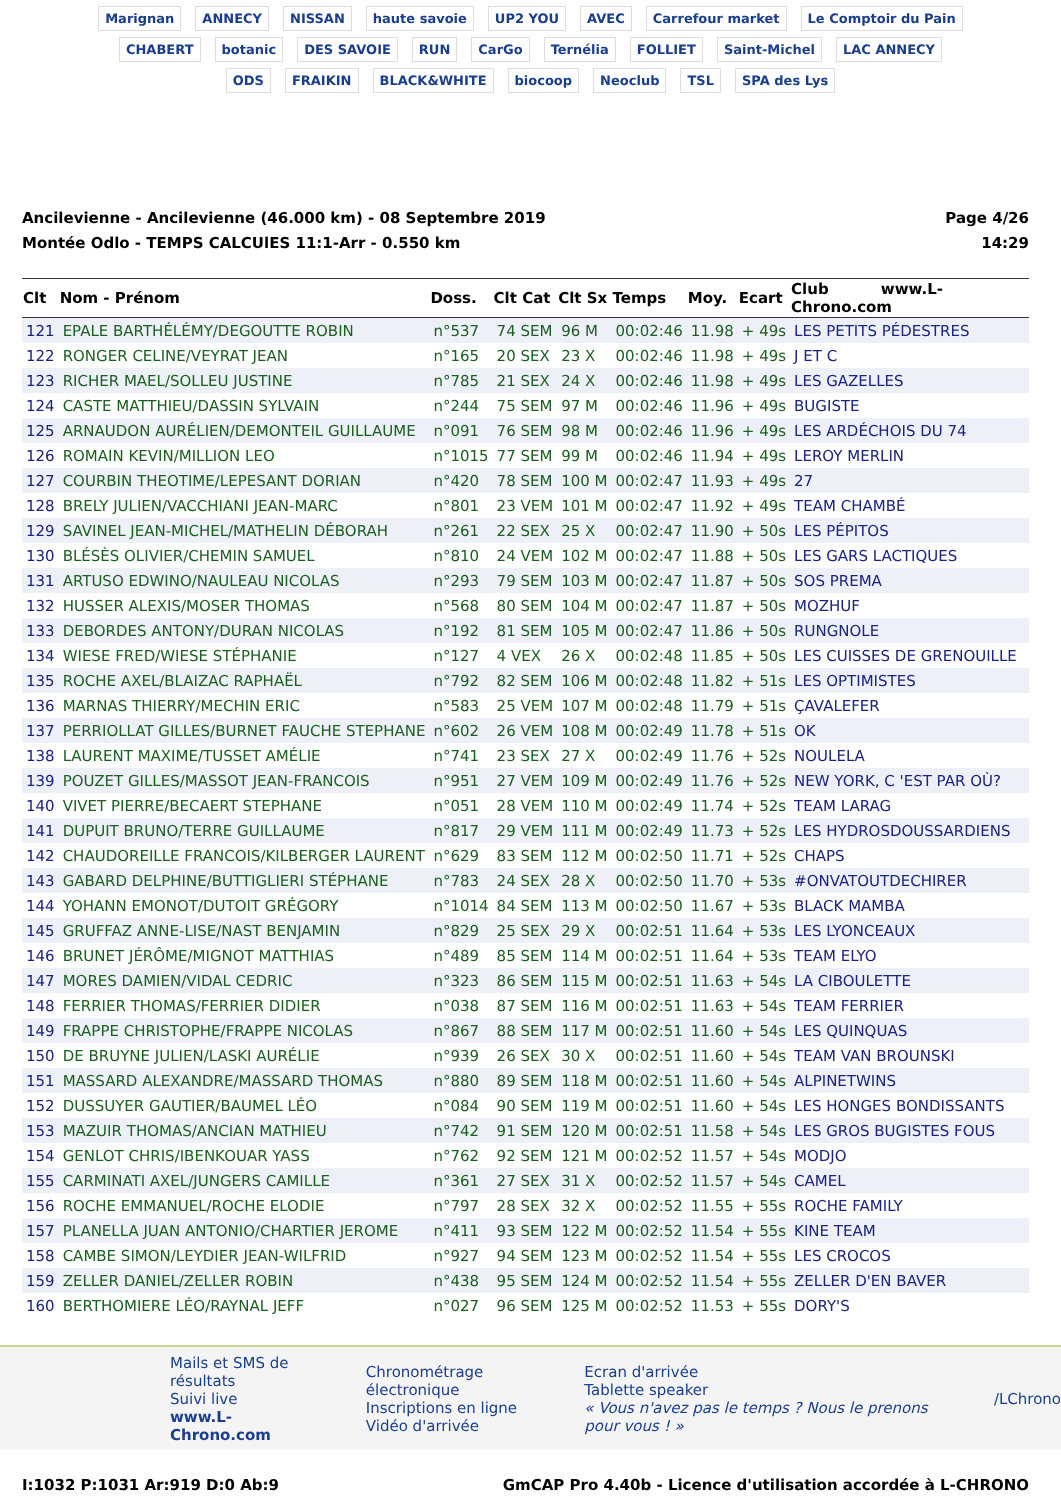Marignan ANNECY NISSAN haute savoie UP2 YOU AVEC Carrefour market Le Comptoir du Pain CHABERT botanic DES SAVOIE RUN CarGo Ternélia FOLLIET Saint-Michel LAC ANNECY ODS FRAIKIN BLACK&WHITE biocoop Neoclub TSL SPA des Lys
Ancilevienne - Ancilevienne (46.000 km) - 08 Septembre 2019
Montée Odlo - TEMPS CALCUlES 11:1-Arr - 0.550 km
Page 4/26
14:29
| Clt | Nom - Prénom | Doss. | Clt Cat | Clt Sx | Temps | Moy. | Ecart | Club www.L-Chrono.com |
| --- | --- | --- | --- | --- | --- | --- | --- | --- |
| 121 | EPALE BARTHÉLÉMY/DEGOUTTE ROBIN | n°537 | 74 SEM | 96 M | 00:02:46 | 11.98 | + 49s | LES PETITS PÉDESTRES |
| 122 | RONGER CELINE/VEYRAT JEAN | n°165 | 20 SEX | 23 X | 00:02:46 | 11.98 | + 49s | J ET C |
| 123 | RICHER MAEL/SOLLEU JUSTINE | n°785 | 21 SEX | 24 X | 00:02:46 | 11.98 | + 49s | LES GAZELLES |
| 124 | CASTE MATTHIEU/DASSIN SYLVAIN | n°244 | 75 SEM | 97 M | 00:02:46 | 11.96 | + 49s | BUGISTE |
| 125 | ARNAUDON AURÉLIEN/DEMONTEIL GUILLAUME | n°091 | 76 SEM | 98 M | 00:02:46 | 11.96 | + 49s | LES ARDÉCHOIS DU 74 |
| 126 | ROMAIN KEVIN/MILLION LEO | n°1015 | 77 SEM | 99 M | 00:02:46 | 11.94 | + 49s | LEROY MERLIN |
| 127 | COURBIN THEOTIME/LEPESANT DORIAN | n°420 | 78 SEM | 100 M | 00:02:47 | 11.93 | + 49s | 27 |
| 128 | BRELY JULIEN/VACCHIANI JEAN-MARC | n°801 | 23 VEM | 101 M | 00:02:47 | 11.92 | + 49s | TEAM CHAMBÉ |
| 129 | SAVINEL JEAN-MICHEL/MATHELIN DÉBORAH | n°261 | 22 SEX | 25 X | 00:02:47 | 11.90 | + 50s | LES PÉPITOS |
| 130 | BLÉSÈS OLIVIER/CHEMIN SAMUEL | n°810 | 24 VEM | 102 M | 00:02:47 | 11.88 | + 50s | LES GARS LACTIQUES |
| 131 | ARTUSO EDWINO/NAULEAU NICOLAS | n°293 | 79 SEM | 103 M | 00:02:47 | 11.87 | + 50s | SOS PREMA |
| 132 | HUSSER ALEXIS/MOSER THOMAS | n°568 | 80 SEM | 104 M | 00:02:47 | 11.87 | + 50s | MOZHUF |
| 133 | DEBORDES ANTONY/DURAN NICOLAS | n°192 | 81 SEM | 105 M | 00:02:47 | 11.86 | + 50s | RUNGNOLE |
| 134 | WIESE FRED/WIESE STÉPHANIE | n°127 | 4 VEX | 26 X | 00:02:48 | 11.85 | + 50s | LES CUISSES DE GRENOUILLE |
| 135 | ROCHE AXEL/BLAIZAC RAPHAËL | n°792 | 82 SEM | 106 M | 00:02:48 | 11.82 | + 51s | LES OPTIMISTES |
| 136 | MARNAS THIERRY/MECHIN ERIC | n°583 | 25 VEM | 107 M | 00:02:48 | 11.79 | + 51s | ÇAVALEFER |
| 137 | PERRIOLLAT GILLES/BURNET FAUCHE STEPHANE | n°602 | 26 VEM | 108 M | 00:02:49 | 11.78 | + 51s | OK |
| 138 | LAURENT MAXIME/TUSSET AMÉLIE | n°741 | 23 SEX | 27 X | 00:02:49 | 11.76 | + 52s | NOULELA |
| 139 | POUZET GILLES/MASSOT JEAN-FRANCOIS | n°951 | 27 VEM | 109 M | 00:02:49 | 11.76 | + 52s | NEW YORK, C 'EST PAR OÙ? |
| 140 | VIVET PIERRE/BECAERT STEPHANE | n°051 | 28 VEM | 110 M | 00:02:49 | 11.74 | + 52s | TEAM LARAG |
| 141 | DUPUIT BRUNO/TERRE GUILLAUME | n°817 | 29 VEM | 111 M | 00:02:49 | 11.73 | + 52s | LES HYDROSDOUSSARDIENS |
| 142 | CHAUDOREILLE FRANCOIS/KILBERGER LAURENT | n°629 | 83 SEM | 112 M | 00:02:50 | 11.71 | + 52s | CHAPS |
| 143 | GABARD DELPHINE/BUTTIGLIERI STÉPHANE | n°783 | 24 SEX | 28 X | 00:02:50 | 11.70 | + 53s | #ONVATOUTDECHIRER |
| 144 | YOHANN EMONOT/DUTOIT GRÉGORY | n°1014 | 84 SEM | 113 M | 00:02:50 | 11.67 | + 53s | BLACK MAMBA |
| 145 | GRUFFAZ ANNE-LISE/NAST BENJAMIN | n°829 | 25 SEX | 29 X | 00:02:51 | 11.64 | + 53s | LES LYONCEAUX |
| 146 | BRUNET JÉRÔME/MIGNOT MATTHIAS | n°489 | 85 SEM | 114 M | 00:02:51 | 11.64 | + 53s | TEAM ELYO |
| 147 | MORES DAMIEN/VIDAL CEDRIC | n°323 | 86 SEM | 115 M | 00:02:51 | 11.63 | + 54s | LA CIBOULETTE |
| 148 | FERRIER THOMAS/FERRIER DIDIER | n°038 | 87 SEM | 116 M | 00:02:51 | 11.63 | + 54s | TEAM FERRIER |
| 149 | FRAPPE CHRISTOPHE/FRAPPE NICOLAS | n°867 | 88 SEM | 117 M | 00:02:51 | 11.60 | + 54s | LES QUINQUAS |
| 150 | DE BRUYNE JULIEN/LASKI AURÉLIE | n°939 | 26 SEX | 30 X | 00:02:51 | 11.60 | + 54s | TEAM VAN BROUNSKI |
| 151 | MASSARD ALEXANDRE/MASSARD THOMAS | n°880 | 89 SEM | 118 M | 00:02:51 | 11.60 | + 54s | ALPINETWINS |
| 152 | DUSSUYER GAUTIER/BAUMEL LÉO | n°084 | 90 SEM | 119 M | 00:02:51 | 11.60 | + 54s | LES HONGES BONDISSANTS |
| 153 | MAZUIR THOMAS/ANCIAN MATHIEU | n°742 | 91 SEM | 120 M | 00:02:51 | 11.58 | + 54s | LES GROS BUGISTES FOUS |
| 154 | GENLOT CHRIS/IBENKOUAR YASS | n°762 | 92 SEM | 121 M | 00:02:52 | 11.57 | + 54s | MODJO |
| 155 | CARMINATI AXEL/JUNGERS CAMILLE | n°361 | 27 SEX | 31 X | 00:02:52 | 11.57 | + 54s | CAMEL |
| 156 | ROCHE EMMANUEL/ROCHE ELODIE | n°797 | 28 SEX | 32 X | 00:02:52 | 11.55 | + 55s | ROCHE FAMILY |
| 157 | PLANELLA JUAN ANTONIO/CHARTIER JEROME | n°411 | 93 SEM | 122 M | 00:02:52 | 11.54 | + 55s | KINE TEAM |
| 158 | CAMBE SIMON/LEYDIER JEAN-WILFRID | n°927 | 94 SEM | 123 M | 00:02:52 | 11.54 | + 55s | LES CROCOS |
| 159 | ZELLER DANIEL/ZELLER ROBIN | n°438 | 95 SEM | 124 M | 00:02:52 | 11.54 | + 55s | ZELLER D'EN BAVER |
| 160 | BERTHOMIERE LÉO/RAYNAL JEFF | n°027 | 96 SEM | 125 M | 00:02:52 | 11.53 | + 55s | DORY'S |
Mails et SMS de résultats
Suivi live
www.L-Chrono.com
Chronométrage électronique
Inscriptions en ligne
Vidéo d'arrivée
Ecran d'arrivée
Tablette speaker
« Vous n'avez pas le temps ? Nous le prenons pour vous ! »
/LChrono
I:1032 P:1031 Ar:919 D:0 Ab:9 GmCAP Pro 4.40b - Licence d'utilisation accordée à L-CHRONO